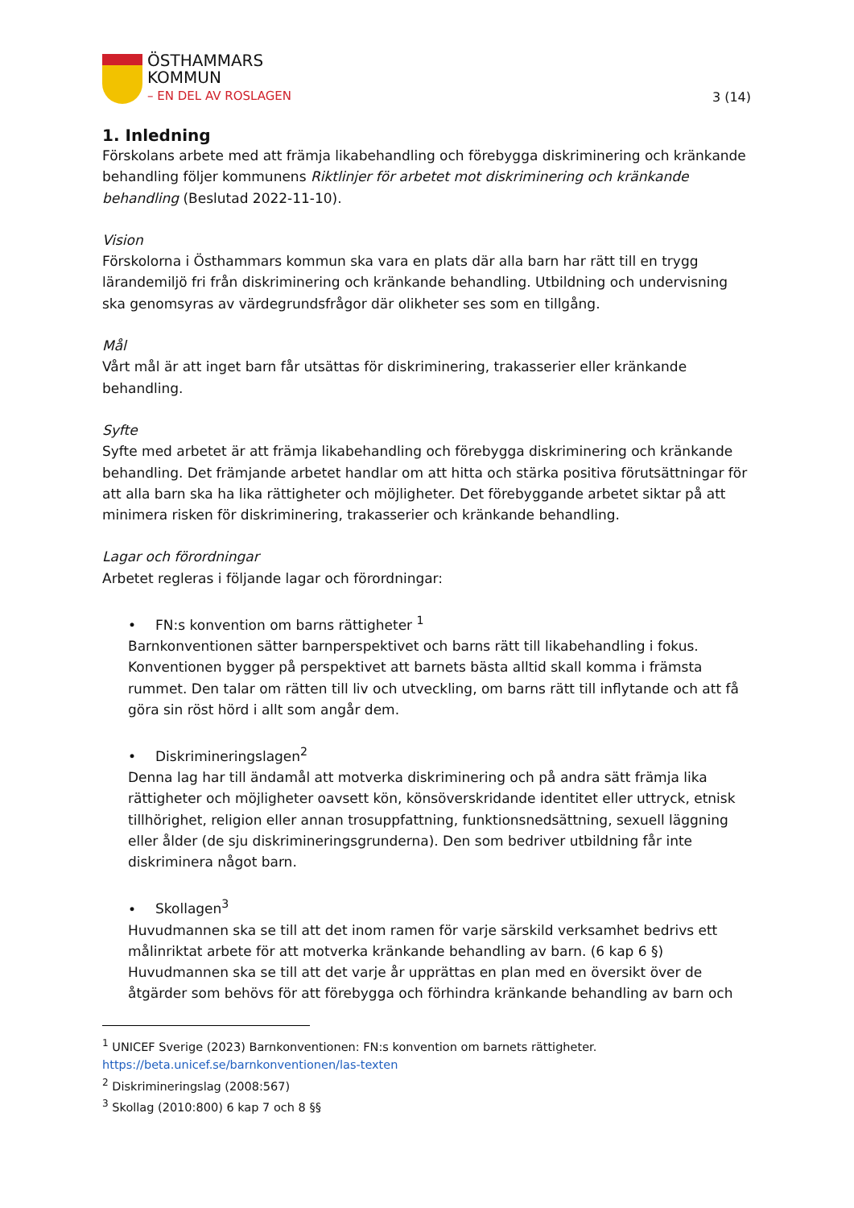ÖSTHAMMARS
KOMMUN
– EN DEL AV ROSLAGEN
3 (14)
1. Inledning
Förskolans arbete med att främja likabehandling och förebygga diskriminering och kränkande behandling följer kommunens Riktlinjer för arbetet mot diskriminering och kränkande behandling (Beslutad 2022-11-10).
Vision
Förskolorna i Östhammars kommun ska vara en plats där alla barn har rätt till en trygg lärandemiljö fri från diskriminering och kränkande behandling. Utbildning och undervisning ska genomsyras av värdegrundsfrågor där olikheter ses som en tillgång.
Mål
Vårt mål är att inget barn får utsättas för diskriminering, trakasserier eller kränkande behandling.
Syfte
Syfte med arbetet är att främja likabehandling och förebygga diskriminering och kränkande behandling. Det främjande arbetet handlar om att hitta och stärka positiva förutsättningar för att alla barn ska ha lika rättigheter och möjligheter. Det förebyggande arbetet siktar på att minimera risken för diskriminering, trakasserier och kränkande behandling.
Lagar och förordningar
Arbetet regleras i följande lagar och förordningar:
• FN:s konvention om barns rättigheter <sup>1</sup>
Barnkonventionen sätter barnperspektivet och barns rätt till likabehandling i fokus. Konventionen bygger på perspektivet att barnets bästa alltid skall komma i främsta rummet. Den talar om rätten till liv och utveckling, om barns rätt till inflytande och att få göra sin röst hörd i allt som angår dem.
• Diskrimineringslagen<sup>2</sup>
Denna lag har till ändamål att motverka diskriminering och på andra sätt främja lika rättigheter och möjligheter oavsett kön, könsöverskridande identitet eller uttryck, etnisk tillhörighet, religion eller annan trosuppfattning, funktionsnedsättning, sexuell läggning eller ålder (de sju diskrimineringsgrunderna). Den som bedriver utbildning får inte diskriminera något barn.
• Skollagen<sup>3</sup>
Huvudmannen ska se till att det inom ramen för varje särskild verksamhet bedrivs ett målinriktat arbete för att motverka kränkande behandling av barn. (6 kap 6 §) Huvudmannen ska se till att det varje år upprättas en plan med en översikt över de åtgärder som behövs för att förebygga och förhindra kränkande behandling av barn och
<sup>1</sup> UNICEF Sverige (2023) Barnkonventionen: FN:s konvention om barnets rättigheter.
https://beta.unicef.se/barnkonventionen/las-texten
<sup>2</sup> Diskrimineringslag (2008:567)
<sup>3</sup> Skollag (2010:800) 6 kap 7 och 8 §§